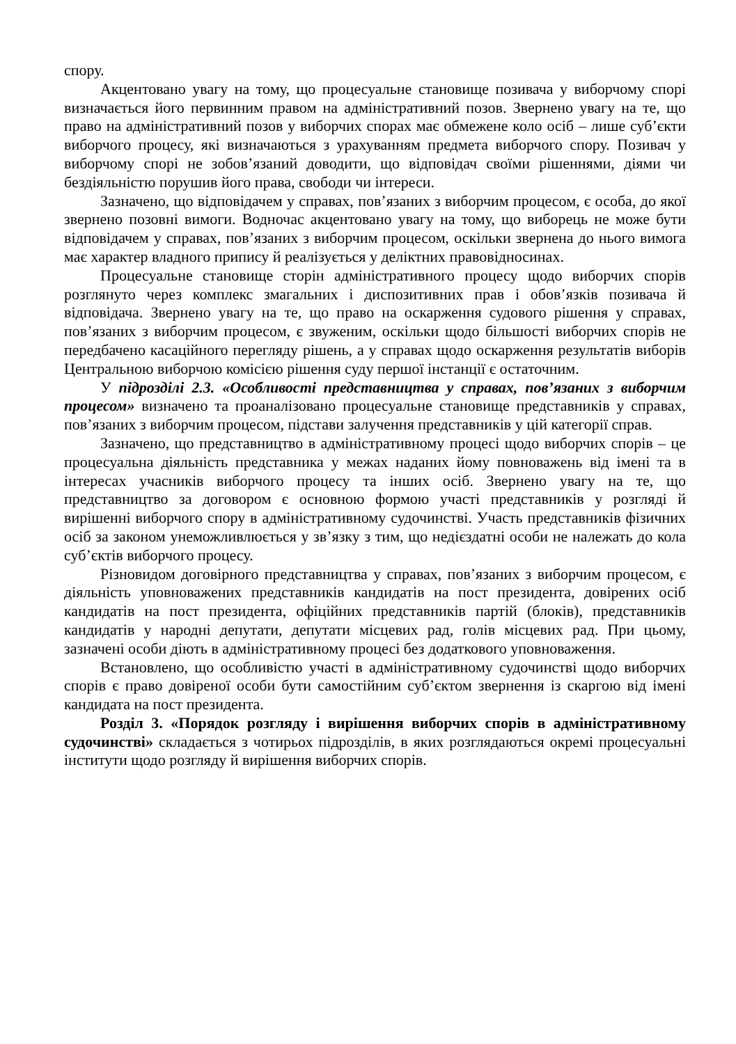спору.
Акцентовано увагу на тому, що процесуальне становище позивача у виборчому спорі визначається його первинним правом на адміністративний позов. Звернено увагу на те, що право на адміністративний позов у виборчих спорах має обмежене коло осіб – лише суб’єкти виборчого процесу, які визначаються з урахуванням предмета виборчого спору. Позивач у виборчому спорі не зобов’язаний доводити, що відповідач своїми рішеннями, діями чи бездіяльністю порушив його права, свободи чи інтереси.
Зазначено, що відповідачем у справах, пов’язаних з виборчим процесом, є особа, до якої звернено позовні вимоги. Водночас акцентовано увагу на тому, що виборець не може бути відповідачем у справах, пов’язаних з виборчим процесом, оскільки звернена до нього вимога має характер владного припису й реалізується у деліктних правовідносинах.
Процесуальне становище сторін адміністративного процесу щодо виборчих спорів розглянуто через комплекс змагальних і диспозитивних прав і обов’язків позивача й відповідача. Звернено увагу на те, що право на оскарження судового рішення у справах, пов’язаних з виборчим процесом, є звуженим, оскільки щодо більшості виборчих спорів не передбачено касаційного перегляду рішень, а у справах щодо оскарження результатів виборів Центральною виборчою комісією рішення суду першої інстанції є остаточним.
У підрозділі 2.3. «Особливості представництва у справах, пов’язаних з виборчим процесом» визначено та проаналізовано процесуальне становище представників у справах, пов’язаних з виборчим процесом, підстави залучення представників у цій категорії справ.
Зазначено, що представництво в адміністративному процесі щодо виборчих спорів – це процесуальна діяльність представника у межах наданих йому повноважень від імені та в інтересах учасників виборчого процесу та інших осіб. Звернено увагу на те, що представництво за договором є основною формою участі представників у розгляді й вирішенні виборчого спору в адміністративному судочинстві. Участь представників фізичних осіб за законом унеможливлюється у зв’язку з тим, що недієздатні особи не належать до кола суб’єктів виборчого процесу.
Різновидом договірного представництва у справах, пов’язаних з виборчим процесом, є діяльність уповноважених представників кандидатів на пост президента, довірених осіб кандидатів на пост президента, офіційних представників партій (блоків), представників кандидатів у народні депутати, депутати місцевих рад, голів місцевих рад. При цьому, зазначені особи діють в адміністративному процесі без додаткового уповноваження.
Встановлено, що особливістю участі в адміністративному судочинстві щодо виборчих спорів є право довіреної особи бути самостійним суб’єктом звернення із скаргою від імені кандидата на пост президента.
Розділ 3. «Порядок розгляду і вирішення виборчих спорів в адміністративному судочинстві» складається з чотирьох підрозділів, в яких розглядаються окремі процесуальні інститути щодо розгляду й вирішення виборчих спорів.